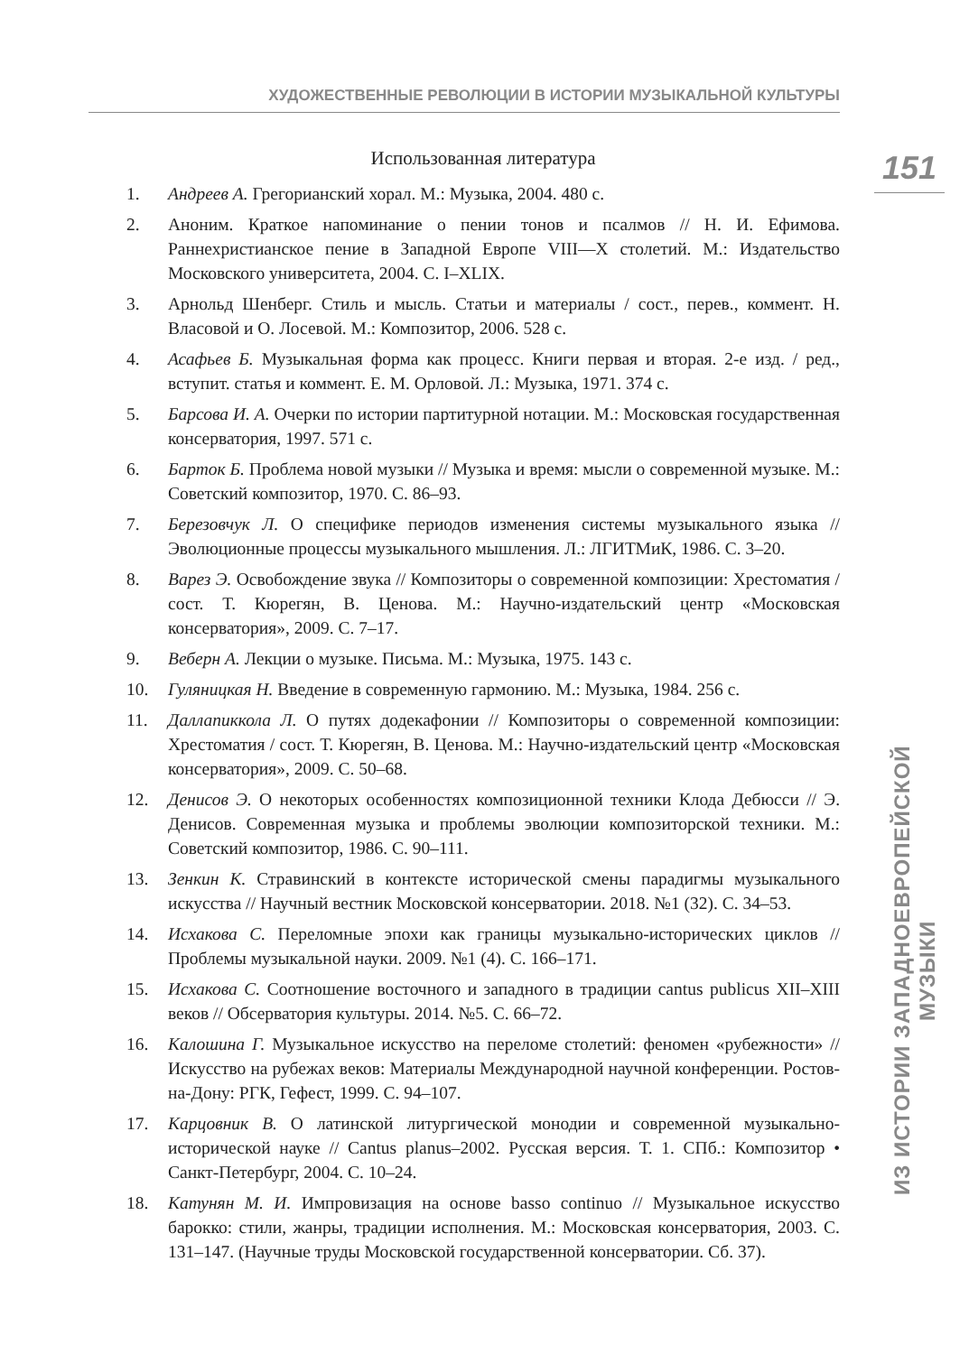ХУДОЖЕСТВЕННЫЕ РЕВОЛЮЦИИ В ИСТОРИИ МУЗЫКАЛЬНОЙ КУЛЬТУРЫ
151
ИЗ ИСТОРИИ ЗАПАДНОЕВРОПЕЙСКОЙ МУЗЫКИ
Использованная литература
1. Андреев А. Грегорианский хорал. М.: Музыка, 2004. 480 с.
2. Аноним. Краткое напоминание о пении тонов и псалмов // Н. И. Ефимова. Раннехристианское пение в Западной Европе VIII—X столетий. М.: Издательство Московского университета, 2004. С. I–XLIX.
3. Арнольд Шенберг. Стиль и мысль. Статьи и материалы / сост., перев., коммент. Н. Власовой и О. Лосевой. М.: Композитор, 2006. 528 с.
4. Асафьев Б. Музыкальная форма как процесс. Книги первая и вторая. 2-е изд. / ред., вступит. статья и коммент. Е. М. Орловой. Л.: Музыка, 1971. 374 с.
5. Барсова И. А. Очерки по истории партитурной нотации. М.: Московская государственная консерватория, 1997. 571 с.
6. Барток Б. Проблема новой музыки // Музыка и время: мысли о современной музыке. М.: Советский композитор, 1970. С. 86–93.
7. Березовчук Л. О специфике периодов изменения системы музыкального языка // Эволюционные процессы музыкального мышления. Л.: ЛГИТМиК, 1986. С. 3–20.
8. Варез Э. Освобождение звука // Композиторы о современной композиции: Хрестоматия / сост. Т. Кюрегян, В. Ценова. М.: Научно-издательский центр «Московская консерватория», 2009. С. 7–17.
9. Веберн А. Лекции о музыке. Письма. М.: Музыка, 1975. 143 с.
10. Гуляницкая Н. Введение в современную гармонию. М.: Музыка, 1984. 256 с.
11. Даллапиккола Л. О путях додекафонии // Композиторы о современной композиции: Хрестоматия / сост. Т. Кюрегян, В. Ценова. М.: Научно-издательский центр «Московская консерватория», 2009. С. 50–68.
12. Денисов Э. О некоторых особенностях композиционной техники Клода Дебюсси // Э. Денисов. Современная музыка и проблемы эволюции композиторской техники. М.: Советский композитор, 1986. С. 90–111.
13. Зенкин К. Стравинский в контексте исторической смены парадигмы музыкального искусства // Научный вестник Московской консерватории. 2018. №1 (32). С. 34–53.
14. Исхакова С. Переломные эпохи как границы музыкально-исторических циклов // Проблемы музыкальной науки. 2009. №1 (4). С. 166–171.
15. Исхакова С. Соотношение восточного и западного в традиции cantus publicus XII–XIII веков // Обсерватория культуры. 2014. №5. С. 66–72.
16. Калошина Г. Музыкальное искусство на переломе столетий: феномен «рубежности» // Искусство на рубежах веков: Материалы Международной научной конференции. Ростов-на-Дону: РГК, Гефест, 1999. С. 94–107.
17. Карцовник В. О латинской литургической монодии и современной музыкально-исторической науке // Cantus planus–2002. Русская версия. Т. 1. СПб.: Композитор • Санкт-Петербург, 2004. С. 10–24.
18. Катунян М. И. Импровизация на основе basso continuo // Музыкальное искусство барокко: стили, жанры, традиции исполнения. М.: Московская консерватория, 2003. С. 131–147. (Научные труды Московской государственной консерватории. Сб. 37).